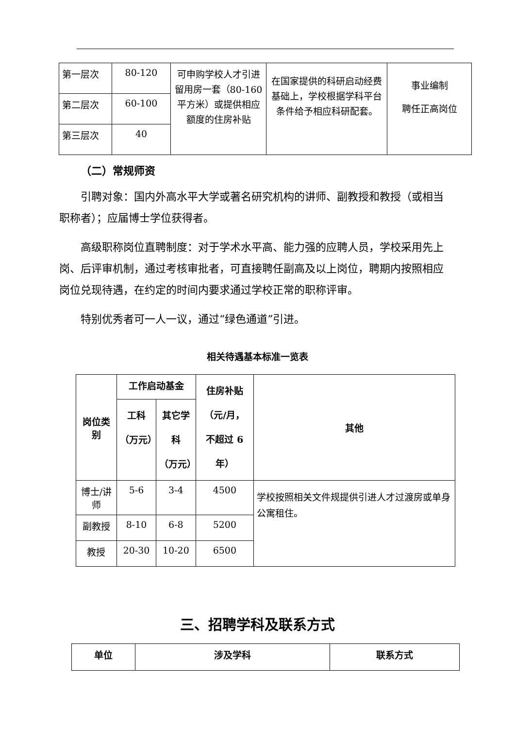| 第一层次 | 80-120 | 可申购学校人才引进留用房一套（80-160 平方米）或提供相应额度的住房补贴 | 在国家提供的科研启动经费基础上，学校根据学科平台条件给予相应科研配套。 | 事业编制 聘任正高岗位 |
| 第二层次 | 60-100 | | | |
| 第三层次 | 40 | | | |
（二）常规师资
引聘对象：国内外高水平大学或著名研究机构的讲师、副教授和教授（或相当职称者）；应届博士学位获得者。
高级职称岗位直聘制度：对于学术水平高、能力强的应聘人员，学校采用先上岗、后评审机制，通过考核审批者，可直接聘任副高及以上岗位，聘期内按照相应岗位兑现待遇，在约定的时间内要求通过学校正常的职称评审。
特别优秀者可一人一议，通过“绿色通道”引进。
相关待遇基本标准一览表
| 岗位类别 | 工作启动基金 | | 住房补贴 （元/月， 不超过 6 年） | 其他 |
| --- | --- | --- | --- | --- |
| | 工科 （万元） | 其它学科 （万元） | | |
| 博士/讲师 | 5-6 | 3-4 | 4500 | 学校按照相关文件规提供引进人才过渡房或单身公寓租住。 |
| 副教授 | 8-10 | 6-8 | 5200 | |
| 教授 | 20-30 | 10-20 | 6500 | |
三、招聘学科及联系方式
| 单位 | 涉及学科 | 联系方式 |
| --- | --- | --- |